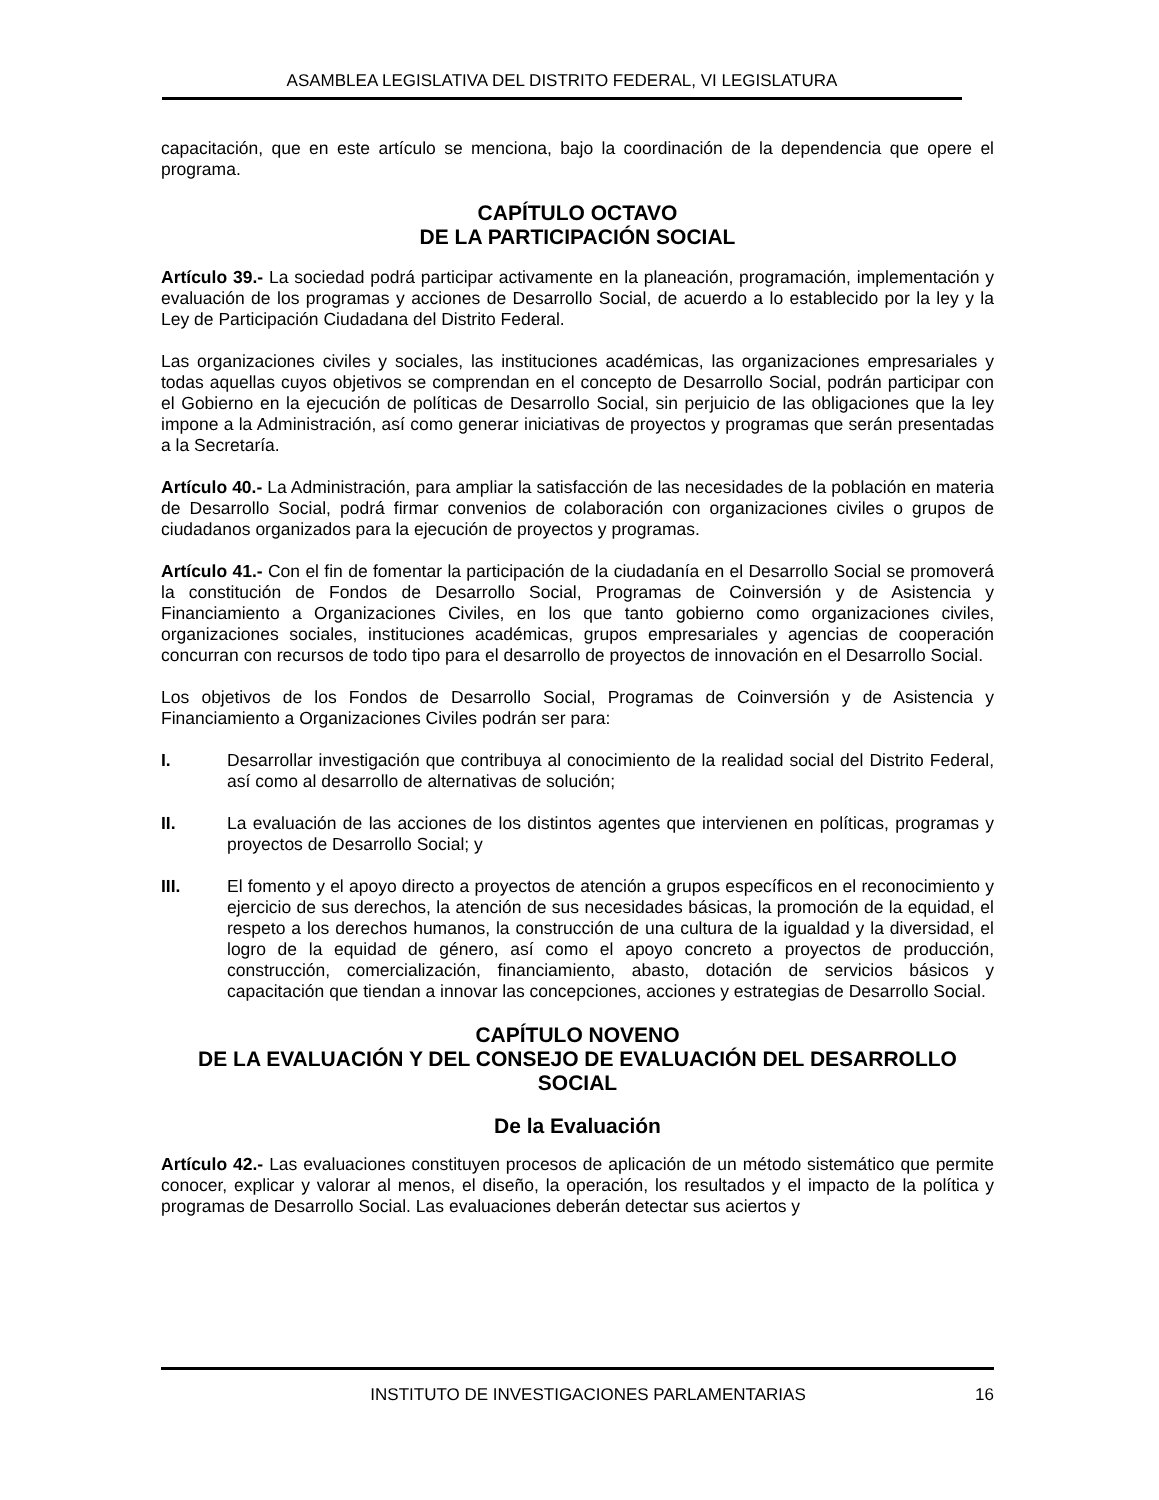ASAMBLEA LEGISLATIVA DEL DISTRITO FEDERAL, VI LEGISLATURA
capacitación, que en este artículo se menciona, bajo la coordinación de la dependencia que opere el programa.
CAPÍTULO OCTAVO
DE LA PARTICIPACIÓN SOCIAL
Artículo 39.- La sociedad podrá participar activamente en la planeación, programación, implementación y evaluación de los programas y acciones de Desarrollo Social, de acuerdo a lo establecido por la ley y la Ley de Participación Ciudadana del Distrito Federal.
Las organizaciones civiles y sociales, las instituciones académicas, las organizaciones empresariales y todas aquellas cuyos objetivos se comprendan en el concepto de Desarrollo Social, podrán participar con el Gobierno en la ejecución de políticas de Desarrollo Social, sin perjuicio de las obligaciones que la ley impone a la Administración, así como generar iniciativas de proyectos y programas que serán presentadas a la Secretaría.
Artículo 40.- La Administración, para ampliar la satisfacción de las necesidades de la población en materia de Desarrollo Social, podrá firmar convenios de colaboración con organizaciones civiles o grupos de ciudadanos organizados para la ejecución de proyectos y programas.
Artículo 41.- Con el fin de fomentar la participación de la ciudadanía en el Desarrollo Social se promoverá la constitución de Fondos de Desarrollo Social, Programas de Coinversión y de Asistencia y Financiamiento a Organizaciones Civiles, en los que tanto gobierno como organizaciones civiles, organizaciones sociales, instituciones académicas, grupos empresariales y agencias de cooperación concurran con recursos de todo tipo para el desarrollo de proyectos de innovación en el Desarrollo Social.
Los objetivos de los Fondos de Desarrollo Social, Programas de Coinversión y de Asistencia y Financiamiento a Organizaciones Civiles podrán ser para:
I. Desarrollar investigación que contribuya al conocimiento de la realidad social del Distrito Federal, así como al desarrollo de alternativas de solución;
II. La evaluación de las acciones de los distintos agentes que intervienen en políticas, programas y proyectos de Desarrollo Social; y
III. El fomento y el apoyo directo a proyectos de atención a grupos específicos en el reconocimiento y ejercicio de sus derechos, la atención de sus necesidades básicas, la promoción de la equidad, el respeto a los derechos humanos, la construcción de una cultura de la igualdad y la diversidad, el logro de la equidad de género, así como el apoyo concreto a proyectos de producción, construcción, comercialización, financiamiento, abasto, dotación de servicios básicos y capacitación que tiendan a innovar las concepciones, acciones y estrategias de Desarrollo Social.
CAPÍTULO NOVENO
DE LA EVALUACIÓN Y DEL CONSEJO DE EVALUACIÓN DEL DESARROLLO SOCIAL
De la Evaluación
Artículo 42.- Las evaluaciones constituyen procesos de aplicación de un método sistemático que permite conocer, explicar y valorar al menos, el diseño, la operación, los resultados y el impacto de la política y programas de Desarrollo Social. Las evaluaciones deberán detectar sus aciertos y
INSTITUTO DE INVESTIGACIONES PARLAMENTARIAS 16